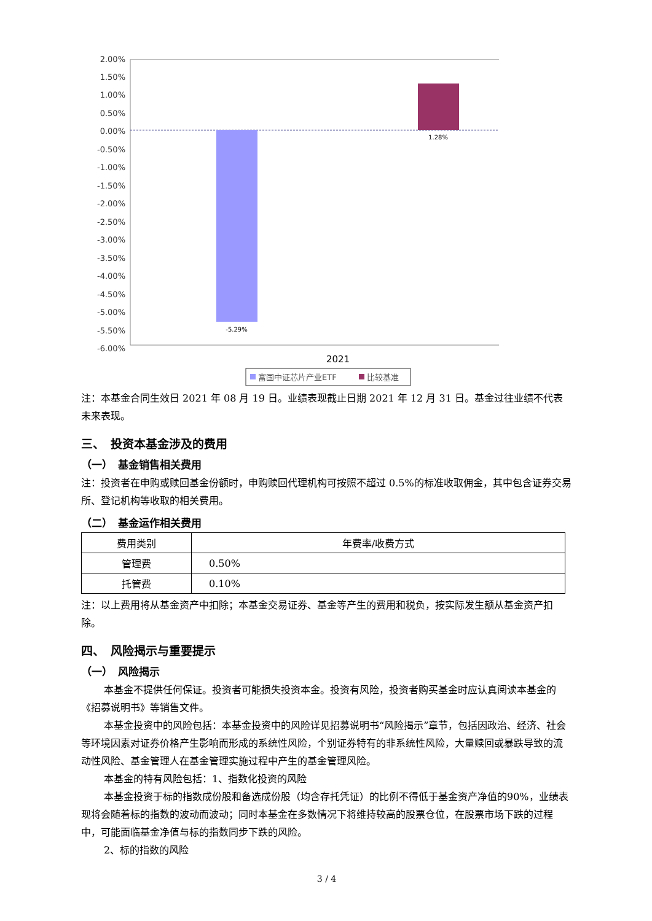2.00%
1.50%
1.00%
0.50%
0.00%
-0.50%
-1.00%
-1.50%
-2.00%
-2.50%
-3.00%
-3.50%
-4.00%
-4.50%
-5.00%
-5.50%
-6.00%
-5.29%
1.28%
2021
富国中证芯片产业ETF
比较基准
注：本基金合同生效日 2021 年 08 月 19 日。业绩表现截止日期 2021 年 12 月 31 日。基金过往业绩不代表未来表现。
三、　投资本基金涉及的费用
（一）　基金销售相关费用
注：投资者在申购或赎回基金份额时，申购赎回代理机构可按照不超过 0.5%的标准收取佣金，其中包含证券交易所、登记机构等收取的相关费用。
（二）　基金运作相关费用
| 费用类别 | 年费率/收费方式 |
| --- | --- |
| 管理费 | 0.50% |
| 托管费 | 0.10% |
注：以上费用将从基金资产中扣除；本基金交易证券、基金等产生的费用和税负，按实际发生额从基金资产扣除。
四、　风险揭示与重要提示
（一）　风险揭示
本基金不提供任何保证。投资者可能损失投资本金。投资有风险，投资者购买基金时应认真阅读本基金的《招募说明书》等销售文件。
本基金投资中的风险包括：本基金投资中的风险详见招募说明书“风险揭示”章节，包括因政治、经济、社会等环境因素对证券价格产生影响而形成的系统性风险，个别证券特有的非系统性风险，大量赎回或暴跌导致的流动性风险、基金管理人在基金管理实施过程中产生的基金管理风险。
本基金的特有风险包括：1、指数化投资的风险
本基金投资于标的指数成份股和备选成份股（均含存托凭证）的比例不得低于基金资产净值的90%，业绩表现将会随着标的指数的波动而波动；同时本基金在多数情况下将维持较高的股票仓位，在股票市场下跌的过程中，可能面临基金净值与标的指数同步下跌的风险。
2、标的指数的风险
3 / 4